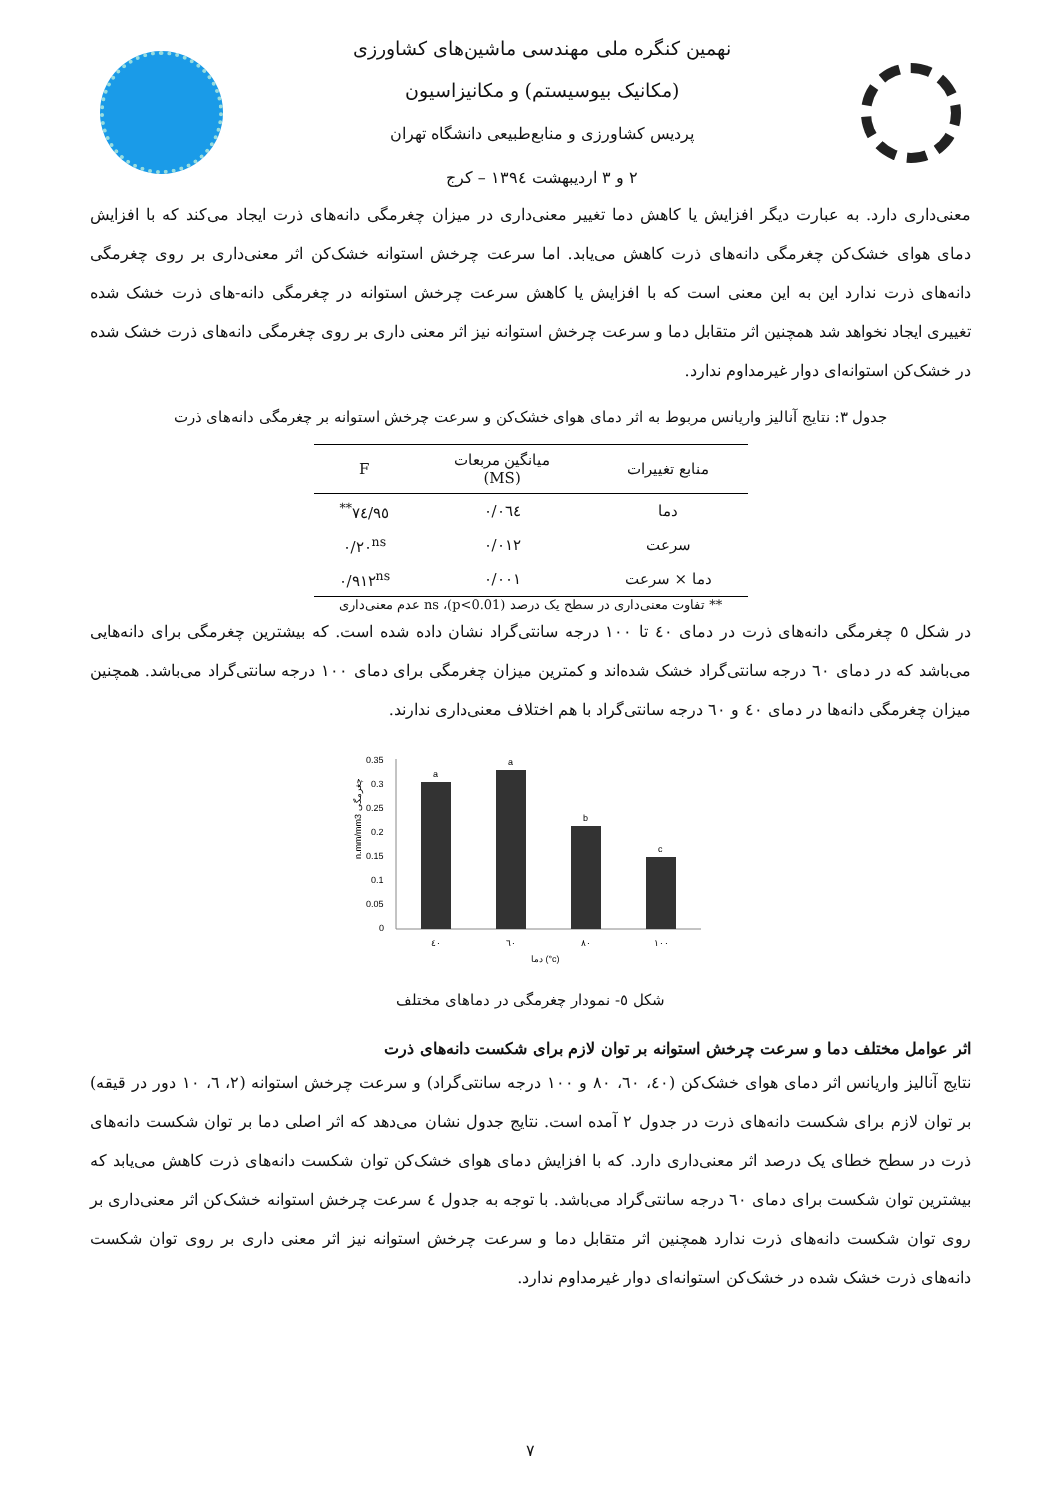نهمین کنگره ملی مهندسی ماشین‌های کشاورزی
(مکانیک بیوسیستم) و مکانیزاسیون
پردیس کشاورزی و منابع‌طبیعی دانشگاه تهران
۲ و ۳ اردیبهشت ۱۳۹٤ – کرج
معنی‌داری دارد. به عبارت دیگر افزایش یا کاهش دما تغییر معنی‌داری در میزان چغرمگی دانه‌های ذرت ایجاد می‌کند که با افزایش دمای هوای خشک‌کن چغرمگی دانه‌های ذرت کاهش می‌یابد. اما سرعت چرخش استوانه خشک‌کن اثر معنی‌داری بر روی چغرمگی دانه‌های ذرت ندارد این به این معنی است که با افزایش یا کاهش سرعت چرخش استوانه در چغرمگی دانه-های ذرت خشک شده تغییری ایجاد نخواهد شد همچنین اثر متقابل دما و سرعت چرخش استوانه نیز اثر معنی داری بر روی چغرمگی دانه‌های ذرت خشک شده در خشک‌کن استوانه‌ای دوار غیرمداوم ندارد.
جدول ۳: نتایج آنالیز واریانس مربوط به اثر دمای هوای خشک‌کن و سرعت چرخش استوانه بر چغرمگی دانه‌های ذرت
| منابع تغییرات | میانگین مربعات (MS) | F |
| --- | --- | --- |
| دما | ۰/۰٦٤ | ۹٥/۷٤<sup>**</sup> |
| سرعت | ۰/۰۱۲ | ۰/۲۰<sup>ns</sup> |
| دما × سرعت | ۰/۰۰۱ | ۰/۹۱۲<sup>ns</sup> |
** تفاوت معنی‌داری در سطح یک درصد (p<0.01)، ns عدم معنی‌داری
در شکل ٥ چغرمگی دانه‌های ذرت در دمای ٤۰ تا ۱۰۰ درجه سانتی‌گراد نشان داده شده است. که بیشترین چغرمگی برای دانه‌هایی می‌باشد که در دمای ٦۰ درجه سانتی‌گراد خشک شده‌اند و کمترین میزان چغرمگی برای دمای ۱۰۰ درجه سانتی‌گراد می‌باشد. همچنین میزان چغرمگی دانه‌ها در دمای ٤۰ و ٦۰ درجه سانتی‌گراد با هم اختلاف معنی‌داری ندارند.
n.mm/mm3 چغرمگی
0.35
0.3
0.25
0.2
0.15
0.1
0.05
0
a
a
b
c
٤۰
٦۰
۸۰
۱۰۰
دما (°c)
شکل ٥- نمودار چغرمگی در دماهای مختلف
اثر عوامل مختلف دما و سرعت چرخش استوانه بر توان لازم برای شکست دانه‌های ذرت
نتایج آنالیز واریانس اثر دمای هوای خشک‌کن (٤۰، ٦۰، ۸۰ و ۱۰۰ درجه سانتی‌گراد) و سرعت چرخش استوانه (۲، ٦، ۱۰ دور در قیقه) بر توان لازم برای شکست دانه‌های ذرت در جدول ۲ آمده است. نتایج جدول نشان می‌دهد که اثر اصلی دما بر توان شکست دانه‌های ذرت در سطح خطای یک درصد اثر معنی‌داری دارد. که با افزایش دمای هوای خشک‌کن توان شکست دانه‌های ذرت کاهش می‌یابد که بیشترین توان شکست برای دمای ٦۰ درجه سانتی‌گراد می‌باشد. با توجه به جدول ٤ سرعت چرخش استوانه خشک‌کن اثر معنی‌داری بر روی توان شکست دانه‌های ذرت ندارد همچنین اثر متقابل دما و سرعت چرخش استوانه نیز اثر معنی داری بر روی توان شکست دانه‌های ذرت خشک شده در خشک‌کن استوانه‌ای دوار غیرمداوم ندارد.
۷